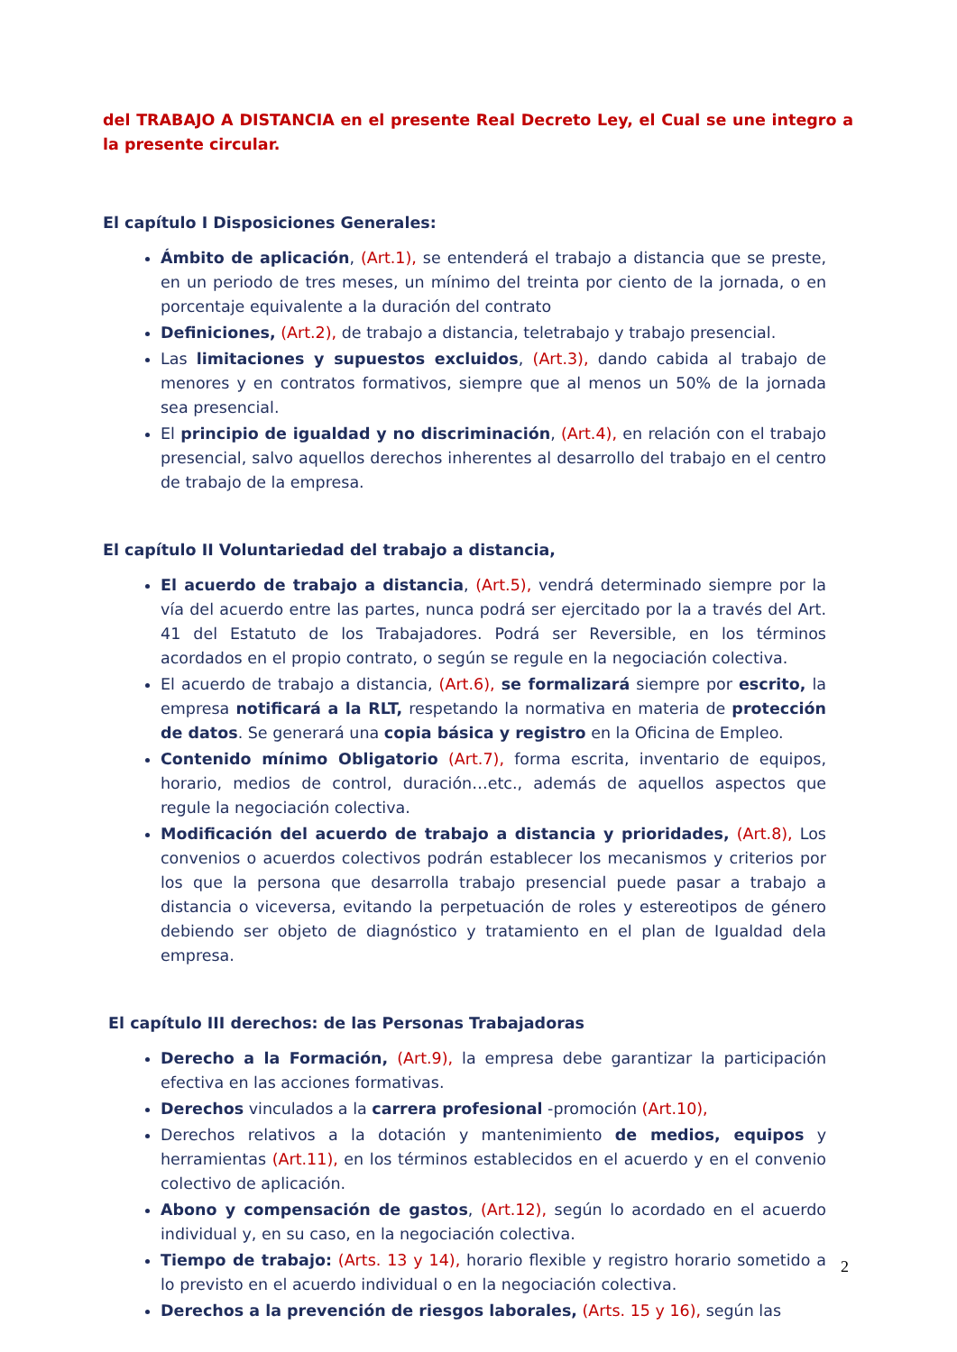del TRABAJO A DISTANCIA en el presente Real Decreto Ley, el Cual se une integro a la presente circular.
El capítulo I Disposiciones Generales:
Ámbito de aplicación, (Art.1), se entenderá el trabajo a distancia que se preste, en un periodo de tres meses, un mínimo del treinta por ciento de la jornada, o en porcentaje equivalente a la duración del contrato
Definiciones, (Art.2), de trabajo a distancia, teletrabajo y trabajo presencial.
Las limitaciones y supuestos excluidos, (Art.3), dando cabida al trabajo de menores y en contratos formativos, siempre que al menos un 50% de la jornada sea presencial.
El principio de igualdad y no discriminación, (Art.4), en relación con el trabajo presencial, salvo aquellos derechos inherentes al desarrollo del trabajo en el centro de trabajo de la empresa.
El capítulo II Voluntariedad del trabajo a distancia,
El acuerdo de trabajo a distancia, (Art.5), vendrá determinado siempre por la vía del acuerdo entre las partes, nunca podrá ser ejercitado por la a través del Art. 41 del Estatuto de los Trabajadores. Podrá ser Reversible, en los términos acordados en el propio contrato, o según se regule en la negociación colectiva.
El acuerdo de trabajo a distancia, (Art.6), se formalizará siempre por escrito, la empresa notificará a la RLT, respetando la normativa en materia de protección de datos. Se generará una copia básica y registro en la Oficina de Empleo.
Contenido mínimo Obligatorio (Art.7), forma escrita, inventario de equipos, horario, medios de control, duración…etc., además de aquellos aspectos que regule la negociación colectiva.
Modificación del acuerdo de trabajo a distancia y prioridades, (Art.8), Los convenios o acuerdos colectivos podrán establecer los mecanismos y criterios por los que la persona que desarrolla trabajo presencial puede pasar a trabajo a distancia o viceversa, evitando la perpetuación de roles y estereotipos de género debiendo ser objeto de diagnóstico y tratamiento en el plan de Igualdad dela empresa.
El capítulo III derechos: de las Personas Trabajadoras
Derecho a la Formación, (Art.9), la empresa debe garantizar la participación efectiva en las acciones formativas.
Derechos vinculados a la carrera profesional -promoción (Art.10),
Derechos relativos a la dotación y mantenimiento de medios, equipos y herramientas (Art.11), en los términos establecidos en el acuerdo y en el convenio colectivo de aplicación.
Abono y compensación de gastos, (Art.12), según lo acordado en el acuerdo individual y, en su caso, en la negociación colectiva.
Tiempo de trabajo: (Arts. 13 y 14), horario flexible y registro horario sometido a lo previsto en el acuerdo individual o en la negociación colectiva.
Derechos a la prevención de riesgos laborales, (Arts. 15 y 16), según las
2